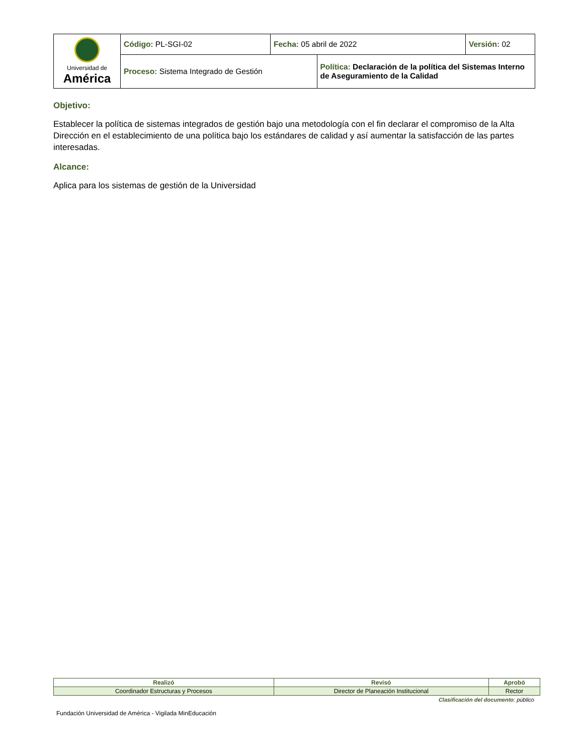| Universidad de América | Código: PL-SGI-02 | Fecha: 05 abril de 2022 | | Versión: 02 |
| | Proceso: Sistema Integrado de Gestión | | Política: Declaración de la política del Sistemas Interno de Aseguramiento de la Calidad | |
Objetivo:
Establecer la política de sistemas integrados de gestión bajo una metodología con el fin declarar el compromiso de la Alta Dirección en el establecimiento de una política bajo los estándares de calidad y así aumentar la satisfacción de las partes interesadas.
Alcance:
Aplica para los sistemas de gestión de la Universidad
| Realizó | Revisó | Aprobó |
| --- | --- | --- |
| Coordinador Estructuras y Procesos | Director de Planeación Institucional | Rector |
Clasificación del documento: público
Fundación Universidad de América - Vigilada MinEducación